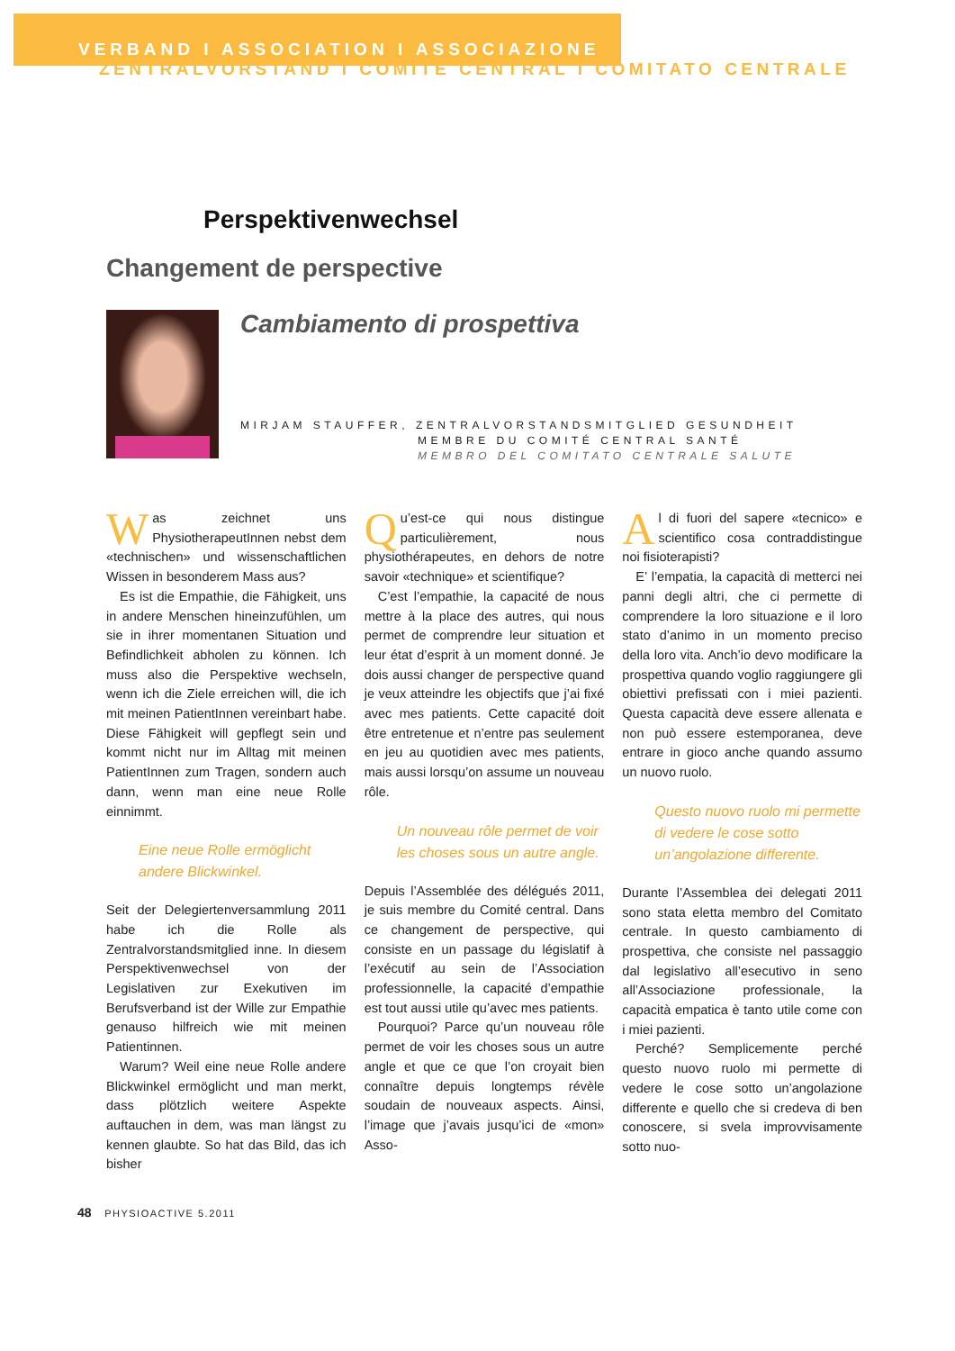VERBAND I ASSOCIATION I ASSOCIAZIONE
ZENTRALVORSTAND I COMITÉ CENTRAL I COMITATO CENTRALE
Perspektivenwechsel
Changement de perspective
Cambiamento di prospettiva
MIRJAM STAUFFER, ZENTRALVORSTANDSMITGLIED GESUNDHEIT
MEMBRE DU COMITÉ CENTRAL SANTÉ
MEMBRO DEL COMITATO CENTRALE SALUTE
Was zeichnet uns PhysiotherapeutInnen nebst dem «technischen» und wissenschaftlichen Wissen in besonderem Mass aus?
Es ist die Empathie, die Fähigkeit, uns in andere Menschen hineinzufühlen, um sie in ihrer momentanen Situation und Befindlichkeit abholen zu können. Ich muss also die Perspektive wechseln, wenn ich die Ziele erreichen will, die ich mit meinen PatientInnen vereinbart habe. Diese Fähigkeit will gepflegt sein und kommt nicht nur im Alltag mit meinen PatientInnen zum Tragen, sondern auch dann, wenn man eine neue Rolle einnimmt.
Eine neue Rolle ermöglicht andere Blickwinkel.
Seit der Delegiertenversammlung 2011 habe ich die Rolle als Zentralvorstandsmitglied inne. In diesem Perspektivenwechsel von der Legislativen zur Exekutiven im Berufsverband ist der Wille zur Empathie genauso hilfreich wie mit meinen Patientinnen.
Warum? Weil eine neue Rolle andere Blickwinkel ermöglicht und man merkt, dass plötzlich weitere Aspekte auftauchen in dem, was man längst zu kennen glaubte. So hat das Bild, das ich bisher
Qu’est-ce qui nous distingue particulièrement, nous physiothérapeutes, en dehors de notre savoir «technique» et scientifique?
C’est l’empathie, la capacité de nous mettre à la place des autres, qui nous permet de comprendre leur situation et leur état d’esprit à un moment donné. Je dois aussi changer de perspective quand je veux atteindre les objectifs que j’ai fixé avec mes patients. Cette capacité doit être entretenue et n’entre pas seulement en jeu au quotidien avec mes patients, mais aussi lorsqu’on assume un nouveau rôle.
Un nouveau rôle permet de voir les choses sous un autre angle.
Depuis l’Assemblée des délégués 2011, je suis membre du Comité central. Dans ce changement de perspective, qui consiste en un passage du législatif à l’exécutif au sein de l’Association professionnelle, la capacité d’empathie est tout aussi utile qu’avec mes patients.
Pourquoi? Parce qu’un nouveau rôle permet de voir les choses sous un autre angle et que ce que l’on croyait bien connaître depuis longtemps révèle soudain de nouveaux aspects. Ainsi, l’image que j’avais jusqu’ici de «mon» Asso-
Al di fuori del sapere «tecnico» e scientifico cosa contraddistingue noi fisioterapisti?
E’ l’empatia, la capacità di metterci nei panni degli altri, che ci permette di comprendere la loro situazione e il loro stato d’animo in un momento preciso della loro vita. Anch’io devo modificare la prospettiva quando voglio raggiungere gli obiettivi prefissati con i miei pazienti. Questa capacità deve essere allenata e non può essere estemporanea, deve entrare in gioco anche quando assumo un nuovo ruolo.
Questo nuovo ruolo mi permette di vedere le cose sotto un’angolazione differente.
Durante l’Assemblea dei delegati 2011 sono stata eletta membro del Comitato centrale. In questo cambiamento di prospettiva, che consiste nel passaggio dal legislativo all’esecutivo in seno all’Associazione professionale, la capacità empatica è tanto utile come con i miei pazienti.
Perché? Semplicemente perché questo nuovo ruolo mi permette di vedere le cose sotto un’angolazione differente e quello che si credeva di ben conoscere, si svela improvvisamente sotto nuo-
48 PHYSIOACTIVE 5.2011